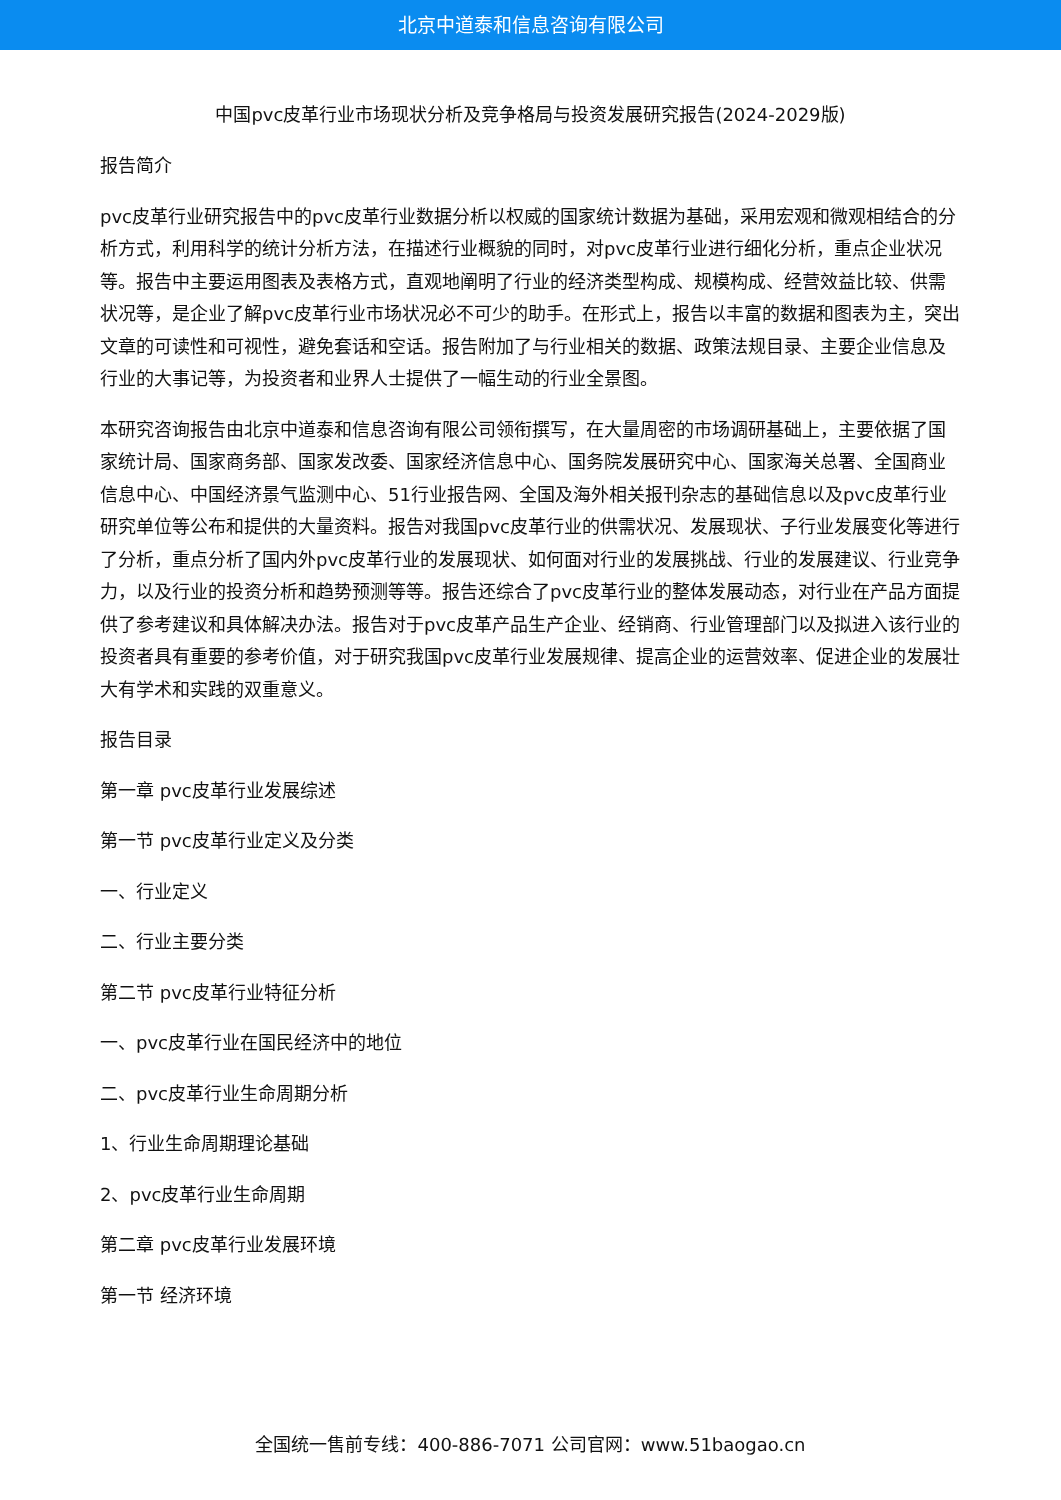北京中道泰和信息咨询有限公司
中国pvc皮革行业市场现状分析及竞争格局与投资发展研究报告(2024-2029版)
报告简介
pvc皮革行业研究报告中的pvc皮革行业数据分析以权威的国家统计数据为基础，采用宏观和微观相结合的分析方式，利用科学的统计分析方法，在描述行业概貌的同时，对pvc皮革行业进行细化分析，重点企业状况等。报告中主要运用图表及表格方式，直观地阐明了行业的经济类型构成、规模构成、经营效益比较、供需状况等，是企业了解pvc皮革行业市场状况必不可少的助手。在形式上，报告以丰富的数据和图表为主，突出文章的可读性和可视性，避免套话和空话。报告附加了与行业相关的数据、政策法规目录、主要企业信息及行业的大事记等，为投资者和业界人士提供了一幅生动的行业全景图。
本研究咨询报告由北京中道泰和信息咨询有限公司领衔撰写，在大量周密的市场调研基础上，主要依据了国家统计局、国家商务部、国家发改委、国家经济信息中心、国务院发展研究中心、国家海关总署、全国商业信息中心、中国经济景气监测中心、51行业报告网、全国及海外相关报刊杂志的基础信息以及pvc皮革行业研究单位等公布和提供的大量资料。报告对我国pvc皮革行业的供需状况、发展现状、子行业发展变化等进行了分析，重点分析了国内外pvc皮革行业的发展现状、如何面对行业的发展挑战、行业的发展建议、行业竞争力，以及行业的投资分析和趋势预测等等。报告还综合了pvc皮革行业的整体发展动态，对行业在产品方面提供了参考建议和具体解决办法。报告对于pvc皮革产品生产企业、经销商、行业管理部门以及拟进入该行业的投资者具有重要的参考价值，对于研究我国pvc皮革行业发展规律、提高企业的运营效率、促进企业的发展壮大有学术和实践的双重意义。
报告目录
第一章 pvc皮革行业发展综述
第一节 pvc皮革行业定义及分类
一、行业定义
二、行业主要分类
第二节 pvc皮革行业特征分析
一、pvc皮革行业在国民经济中的地位
二、pvc皮革行业生命周期分析
1、行业生命周期理论基础
2、pvc皮革行业生命周期
第二章 pvc皮革行业发展环境
第一节 经济环境
全国统一售前专线：400-886-7071 公司官网：www.51baogao.cn